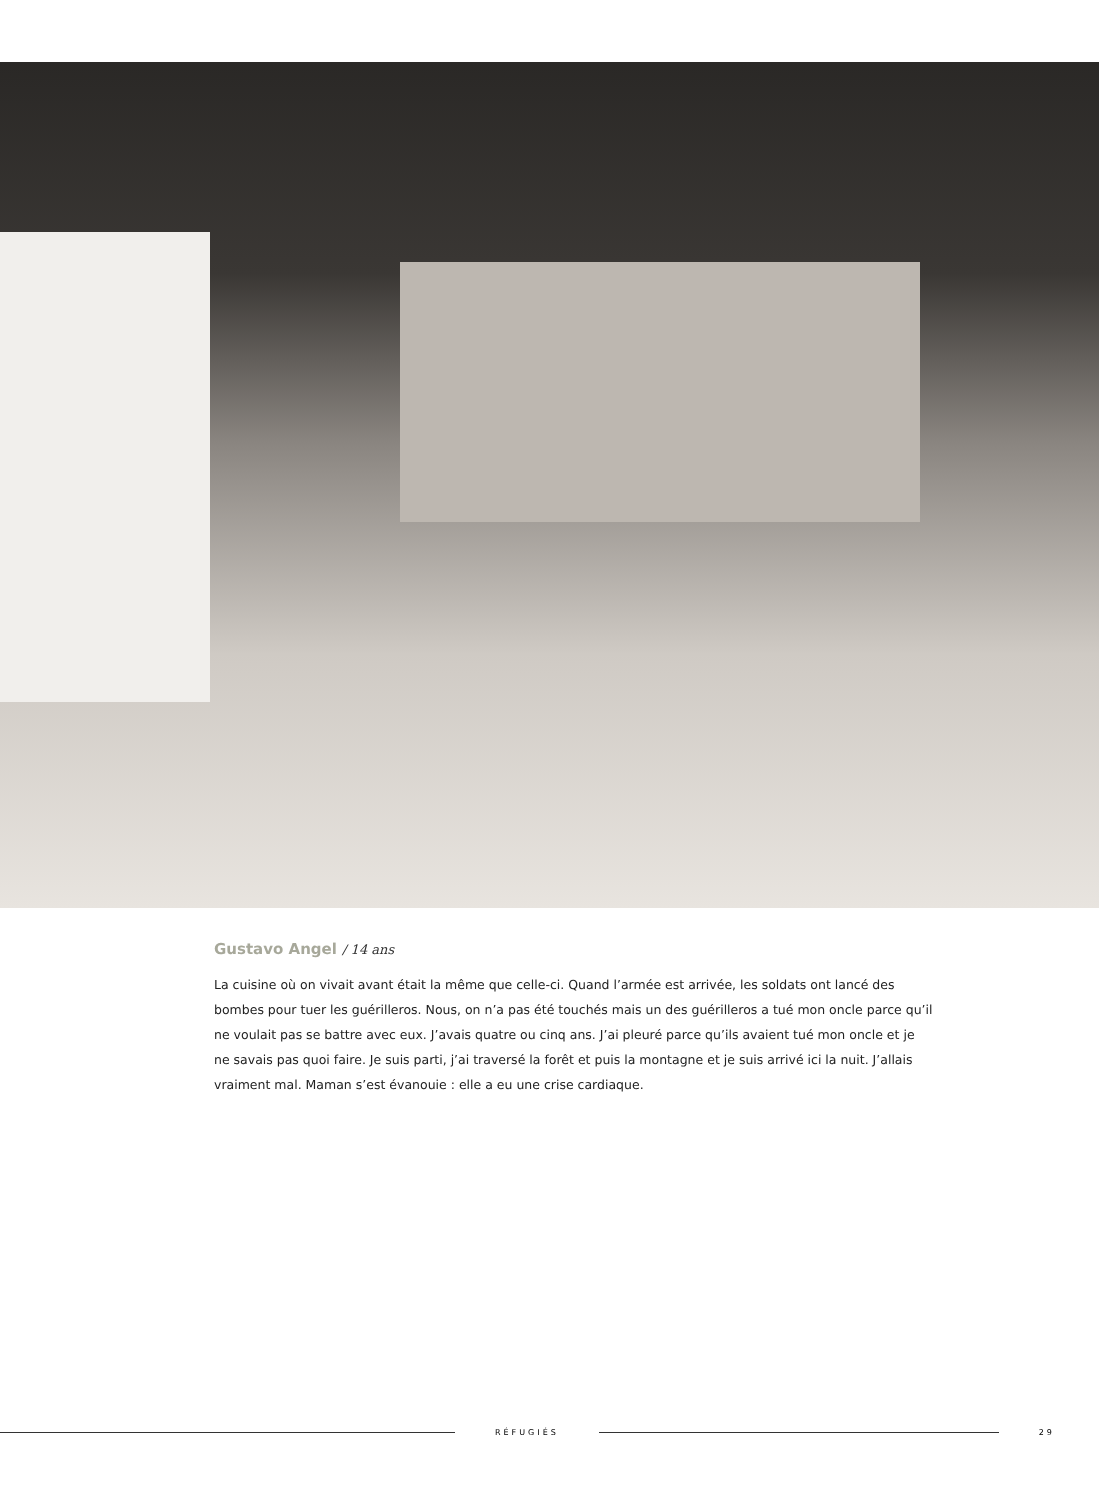Gustavo Angel / 14 ans
La cuisine où on vivait avant était la même que celle-ci. Quand l’armée est arrivée, les soldats ont lancé des bombes pour tuer les guérilleros. Nous, on n’a pas été touchés mais un des guérilleros a tué mon oncle parce qu’il ne voulait pas se battre avec eux. J’avais quatre ou cinq ans. J’ai pleuré parce qu’ils avaient tué mon oncle et je ne savais pas quoi faire. Je suis parti, j’ai traversé la forêt et puis la montagne et je suis arrivé ici la nuit. J’allais vraiment mal. Maman s’est évanouie : elle a eu une crise cardiaque.
RÉFUGIÉS 29